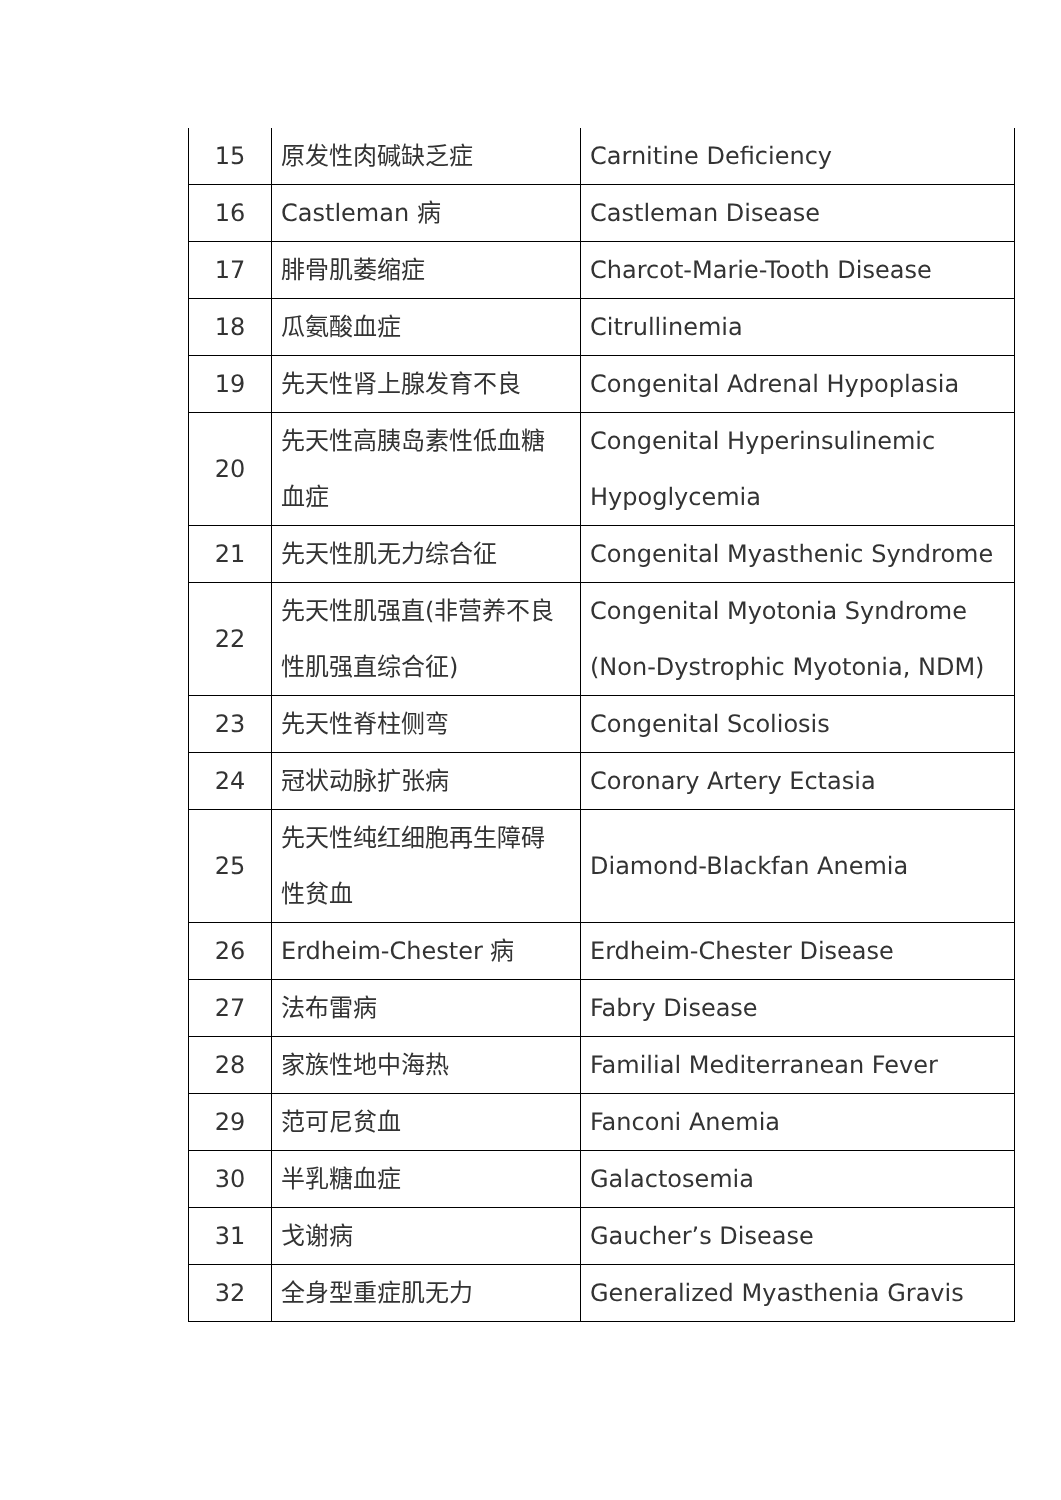| 15 | 原发性肉碱缺乏症 | Carnitine Deficiency |
| 16 | Castleman 病 | Castleman Disease |
| 17 | 腓骨肌萎缩症 | Charcot-Marie-Tooth Disease |
| 18 | 瓜氨酸血症 | Citrullinemia |
| 19 | 先天性肾上腺发育不良 | Congenital Adrenal Hypoplasia |
| 20 | 先天性高胰岛素性低血糖 血症 | Congenital Hyperinsulinemic Hypoglycemia |
| 21 | 先天性肌无力综合征 | Congenital Myasthenic Syndrome |
| 22 | 先天性肌强直(非营养不良 性肌强直综合征) | Congenital Myotonia Syndrome (Non-Dystrophic Myotonia, NDM) |
| 23 | 先天性脊柱侧弯 | Congenital Scoliosis |
| 24 | 冠状动脉扩张病 | Coronary Artery Ectasia |
| 25 | 先天性纯红细胞再生障碍 性贫血 | Diamond-Blackfan Anemia |
| 26 | Erdheim-Chester 病 | Erdheim-Chester Disease |
| 27 | 法布雷病 | Fabry Disease |
| 28 | 家族性地中海热 | Familial Mediterranean Fever |
| 29 | 范可尼贫血 | Fanconi Anemia |
| 30 | 半乳糖血症 | Galactosemia |
| 31 | 戈谢病 | Gaucher’s Disease |
| 32 | 全身型重症肌无力 | Generalized Myasthenia Gravis |